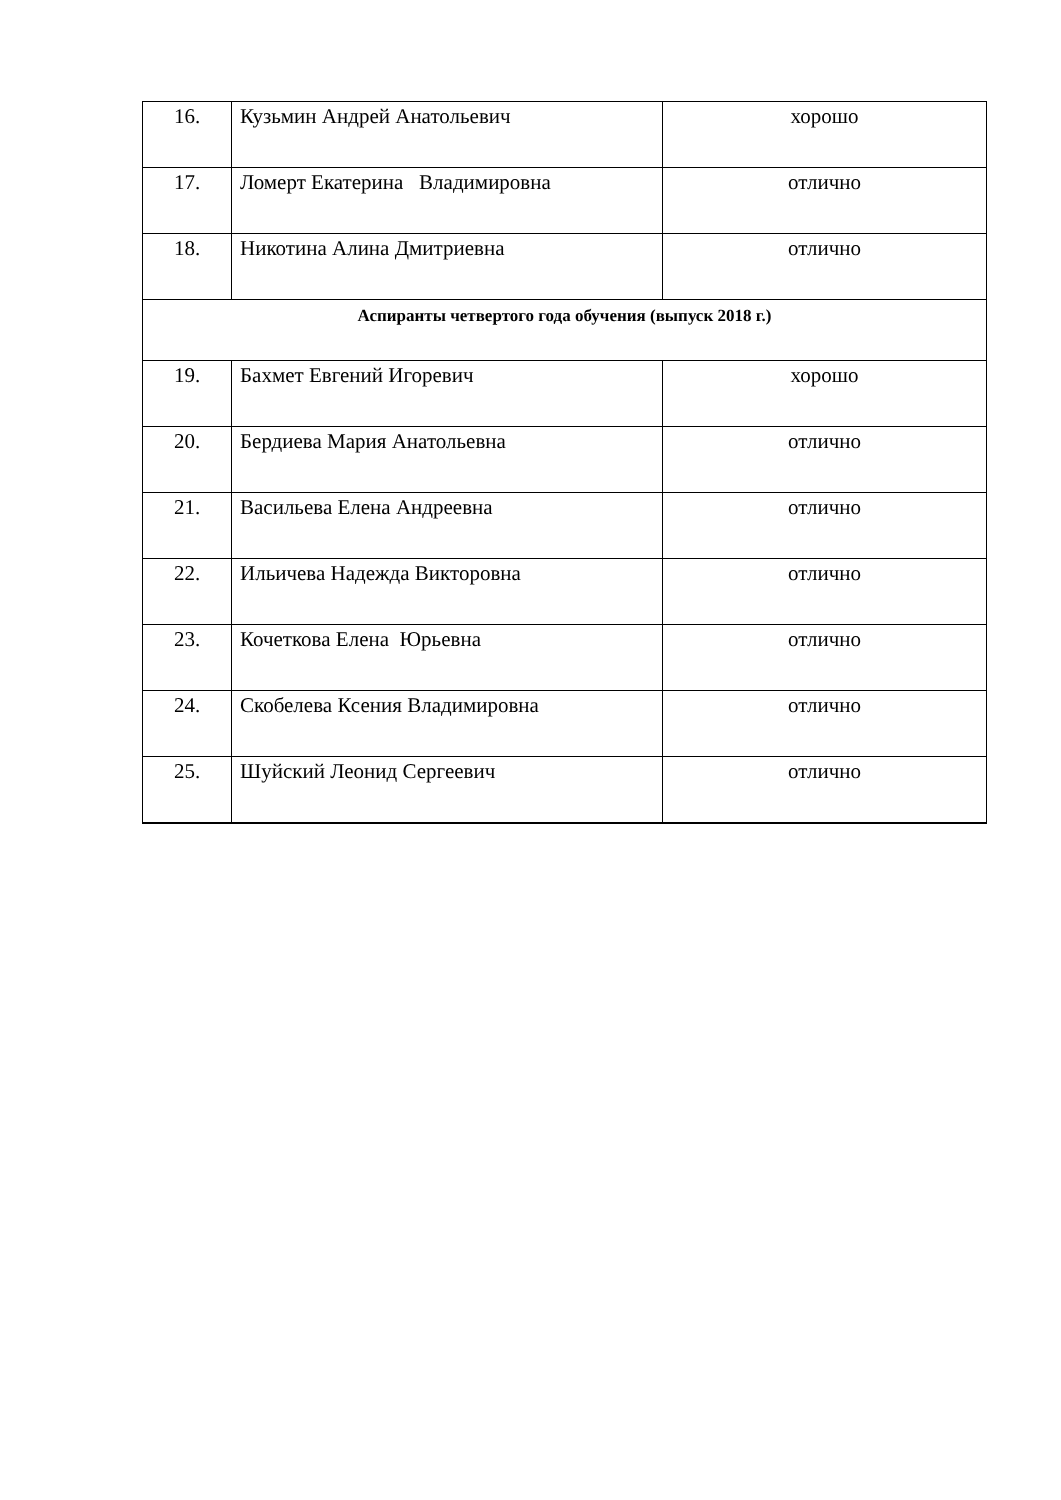| 16. | Кузьмин Андрей Анатольевич | хорошо |
| 17. | Ломерт Екатерина Владимировна | отлично |
| 18. | Никотина Алина Дмитриевна | отлично |
| Аспиранты четвертого года обучения (выпуск 2018 г.) | | |
| 19. | Бахмет Евгений Игоревич | хорошо |
| 20. | Бердиева Мария Анатольевна | отлично |
| 21. | Васильева Елена Андреевна | отлично |
| 22. | Ильичева Надежда Викторовна | отлично |
| 23. | Кочеткова Елена Юрьевна | отлично |
| 24. | Скобелева Ксения Владимировна | отлично |
| 25. | Шуйский Леонид Сергеевич | отлично |